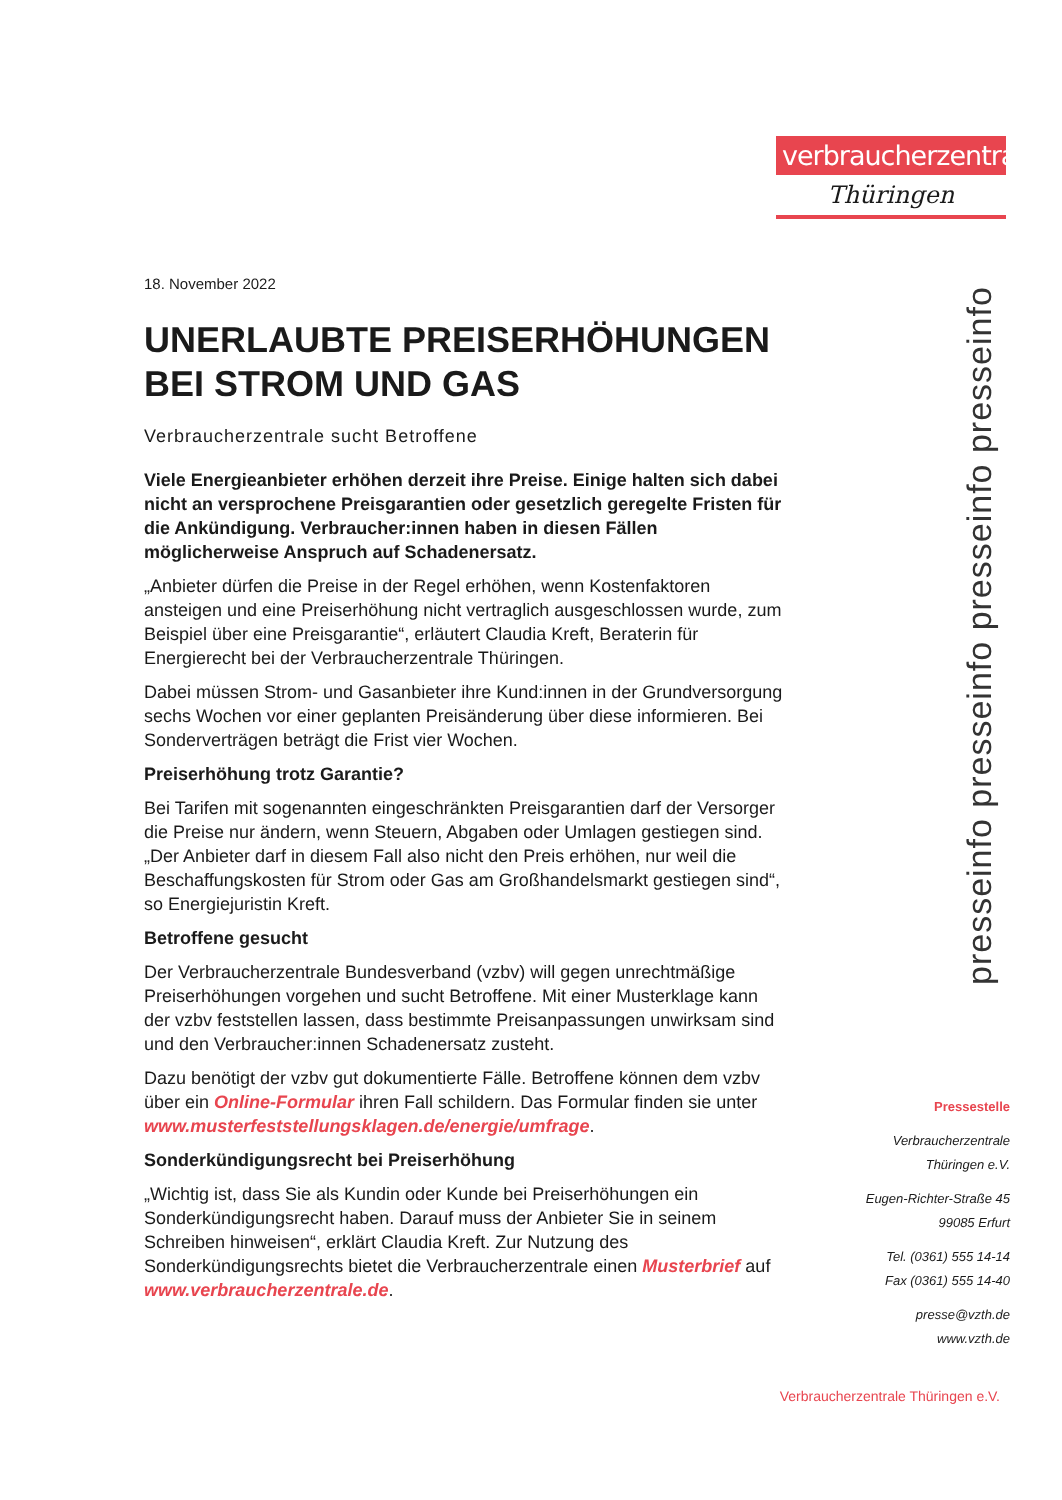verbraucherzentrale
Thüringen
18. November 2022
UNERLAUBTE PREISERHÖHUNGEN BEI STROM UND GAS
Verbraucherzentrale sucht Betroffene
Viele Energieanbieter erhöhen derzeit ihre Preise. Einige halten sich dabei nicht an versprochene Preisgarantien oder gesetzlich geregelte Fristen für die Ankündigung. Verbraucher:innen haben in diesen Fällen möglicherweise Anspruch auf Schadenersatz.
„Anbieter dürfen die Preise in der Regel erhöhen, wenn Kostenfaktoren ansteigen und eine Preiserhöhung nicht vertraglich ausgeschlossen wurde, zum Beispiel über eine Preisgarantie“, erläutert Claudia Kreft, Beraterin für Energierecht bei der Verbraucherzentrale Thüringen.
Dabei müssen Strom- und Gasanbieter ihre Kund:innen in der Grundversorgung sechs Wochen vor einer geplanten Preisänderung über diese informieren. Bei Sonderverträgen beträgt die Frist vier Wochen.
Preiserhöhung trotz Garantie?
Bei Tarifen mit sogenannten eingeschränkten Preisgarantien darf der Versorger die Preise nur ändern, wenn Steuern, Abgaben oder Umlagen gestiegen sind. „Der Anbieter darf in diesem Fall also nicht den Preis erhöhen, nur weil die Beschaffungskosten für Strom oder Gas am Großhandelsmarkt gestiegen sind“, so Energiejuristin Kreft.
Betroffene gesucht
Der Verbraucherzentrale Bundesverband (vzbv) will gegen unrechtmäßige Preiserhöhungen vorgehen und sucht Betroffene. Mit einer Musterklage kann der vzbv feststellen lassen, dass bestimmte Preisanpassungen unwirksam sind und den Verbraucher:innen Schadenersatz zusteht.
Dazu benötigt der vzbv gut dokumentierte Fälle. Betroffene können dem vzbv über ein Online-Formular ihren Fall schildern. Das Formular finden sie unter www.musterfeststellungsklagen.de/energie/umfrage.
Sonderkündigungsrecht bei Preiserhöhung
„Wichtig ist, dass Sie als Kundin oder Kunde bei Preiserhöhungen ein Sonderkündigungsrecht haben. Darauf muss der Anbieter Sie in seinem Schreiben hinweisen“, erklärt Claudia Kreft. Zur Nutzung des Sonderkündigungsrechts bietet die Verbraucherzentrale einen Musterbrief auf www.verbraucherzentrale.de.
presseinfo presseinfo presseinfo presseinfo
Pressestelle
Verbraucherzentrale
Thüringen e.V.
Eugen-Richter-Straße 45
99085 Erfurt
Tel. (0361) 555 14-14
Fax (0361) 555 14-40
presse@vzth.de
www.vzth.de
Verbraucherzentrale Thüringen e.V.